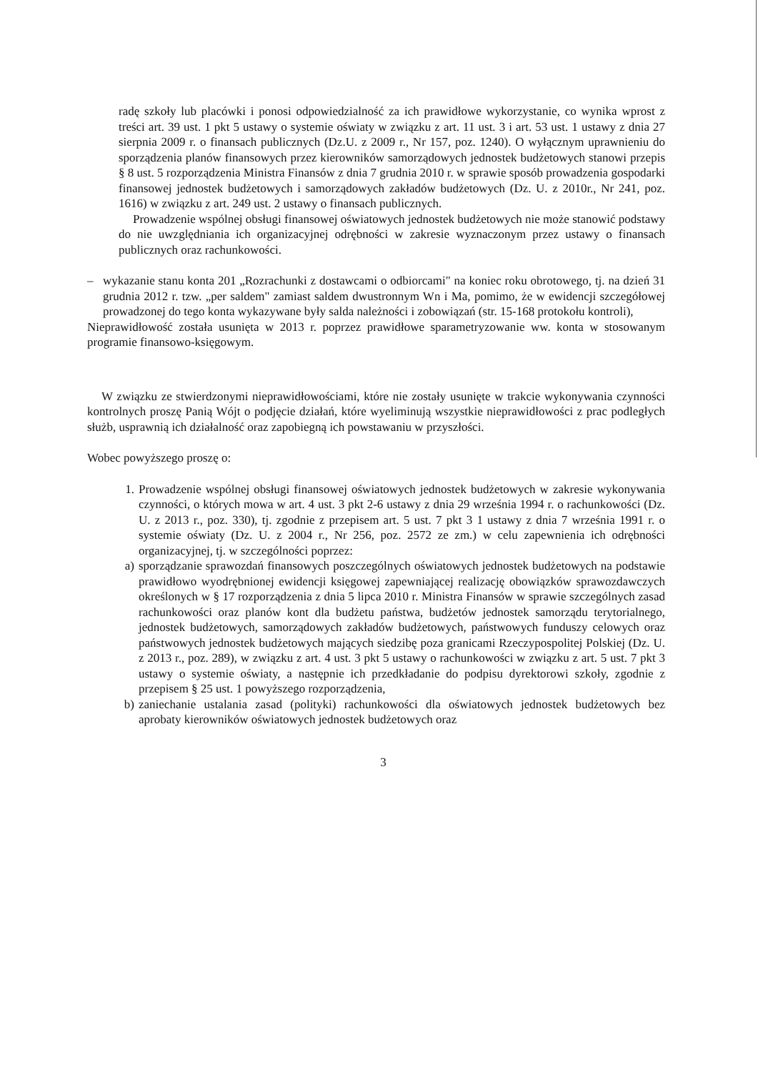radę szkoły lub placówki i ponosi odpowiedzialność za ich prawidłowe wykorzystanie, co wynika wprost z treści art. 39 ust. 1 pkt 5 ustawy o systemie oświaty w związku z art. 11 ust. 3 i art. 53 ust. 1 ustawy z dnia 27 sierpnia 2009 r. o finansach publicznych (Dz.U. z 2009 r., Nr 157, poz. 1240). O wyłącznym uprawnieniu do sporządzenia planów finansowych przez kierowników samorządowych jednostek budżetowych stanowi przepis § 8 ust. 5 rozporządzenia Ministra Finansów z dnia 7 grudnia 2010 r. w sprawie sposób prowadzenia gospodarki finansowej jednostek budżetowych i samorządowych zakładów budżetowych (Dz. U. z 2010r., Nr 241, poz. 1616) w związku z art. 249 ust. 2 ustawy o finansach publicznych.
Prowadzenie wspólnej obsługi finansowej oświatowych jednostek budżetowych nie może stanowić podstawy do nie uwzględniania ich organizacyjnej odrębności w zakresie wyznaczonym przez ustawy o finansach publicznych oraz rachunkowości.
– wykazanie stanu konta 201 „Rozrachunki z dostawcami o odbiorcami" na koniec roku obrotowego, tj. na dzień 31 grudnia 2012 r. tzw. „per saldem" zamiast saldem dwustronnym Wn i Ma, pomimo, że w ewidencji szczegółowej prowadzonej do tego konta wykazywane były salda należności i zobowiązań (str. 15-168 protokołu kontroli),
Nieprawidłowość została usunięta w 2013 r. poprzez prawidłowe sparametryzowanie ww. konta w stosowanym programie finansowo-księgowym.
W związku ze stwierdzonymi nieprawidłowościami, które nie zostały usunięte w trakcie wykonywania czynności kontrolnych proszę Panią Wójt o podjęcie działań, które wyeliminują wszystkie nieprawidłowości z prac podległych służb, usprawnią ich działalność oraz zapobiegną ich powstawaniu w przyszłości.
Wobec powyższego proszę o:
1. Prowadzenie wspólnej obsługi finansowej oświatowych jednostek budżetowych w zakresie wykonywania czynności, o których mowa w art. 4 ust. 3 pkt 2-6 ustawy z dnia 29 września 1994 r. o rachunkowości (Dz. U. z 2013 r., poz. 330), tj. zgodnie z przepisem art. 5 ust. 7 pkt 3 1 ustawy z dnia 7 września 1991 r. o systemie oświaty (Dz. U. z 2004 r., Nr 256, poz. 2572 ze zm.) w celu zapewnienia ich odrębności organizacyjnej, tj. w szczególności poprzez:
a) sporządzanie sprawozdań finansowych poszczególnych oświatowych jednostek budżetowych na podstawie prawidłowo wyodrębnionej ewidencji księgowej zapewniającej realizację obowiązków sprawozdawczych określonych w § 17 rozporządzenia z dnia 5 lipca 2010 r. Ministra Finansów w sprawie szczególnych zasad rachunkowości oraz planów kont dla budżetu państwa, budżetów jednostek samorządu terytorialnego, jednostek budżetowych, samorządowych zakładów budżetowych, państwowych funduszy celowych oraz państwowych jednostek budżetowych mających siedzibę poza granicami Rzeczypospolitej Polskiej (Dz. U. z 2013 r., poz. 289), w związku z art. 4 ust. 3 pkt 5 ustawy o rachunkowości w związku z art. 5 ust. 7 pkt 3 ustawy o systemie oświaty, a następnie ich przedkładanie do podpisu dyrektorowi szkoły, zgodnie z przepisem § 25 ust. 1 powyższego rozporządzenia,
b) zaniechanie ustalania zasad (polityki) rachunkowości dla oświatowych jednostek budżetowych bez aprobaty kierowników oświatowych jednostek budżetowych oraz
3